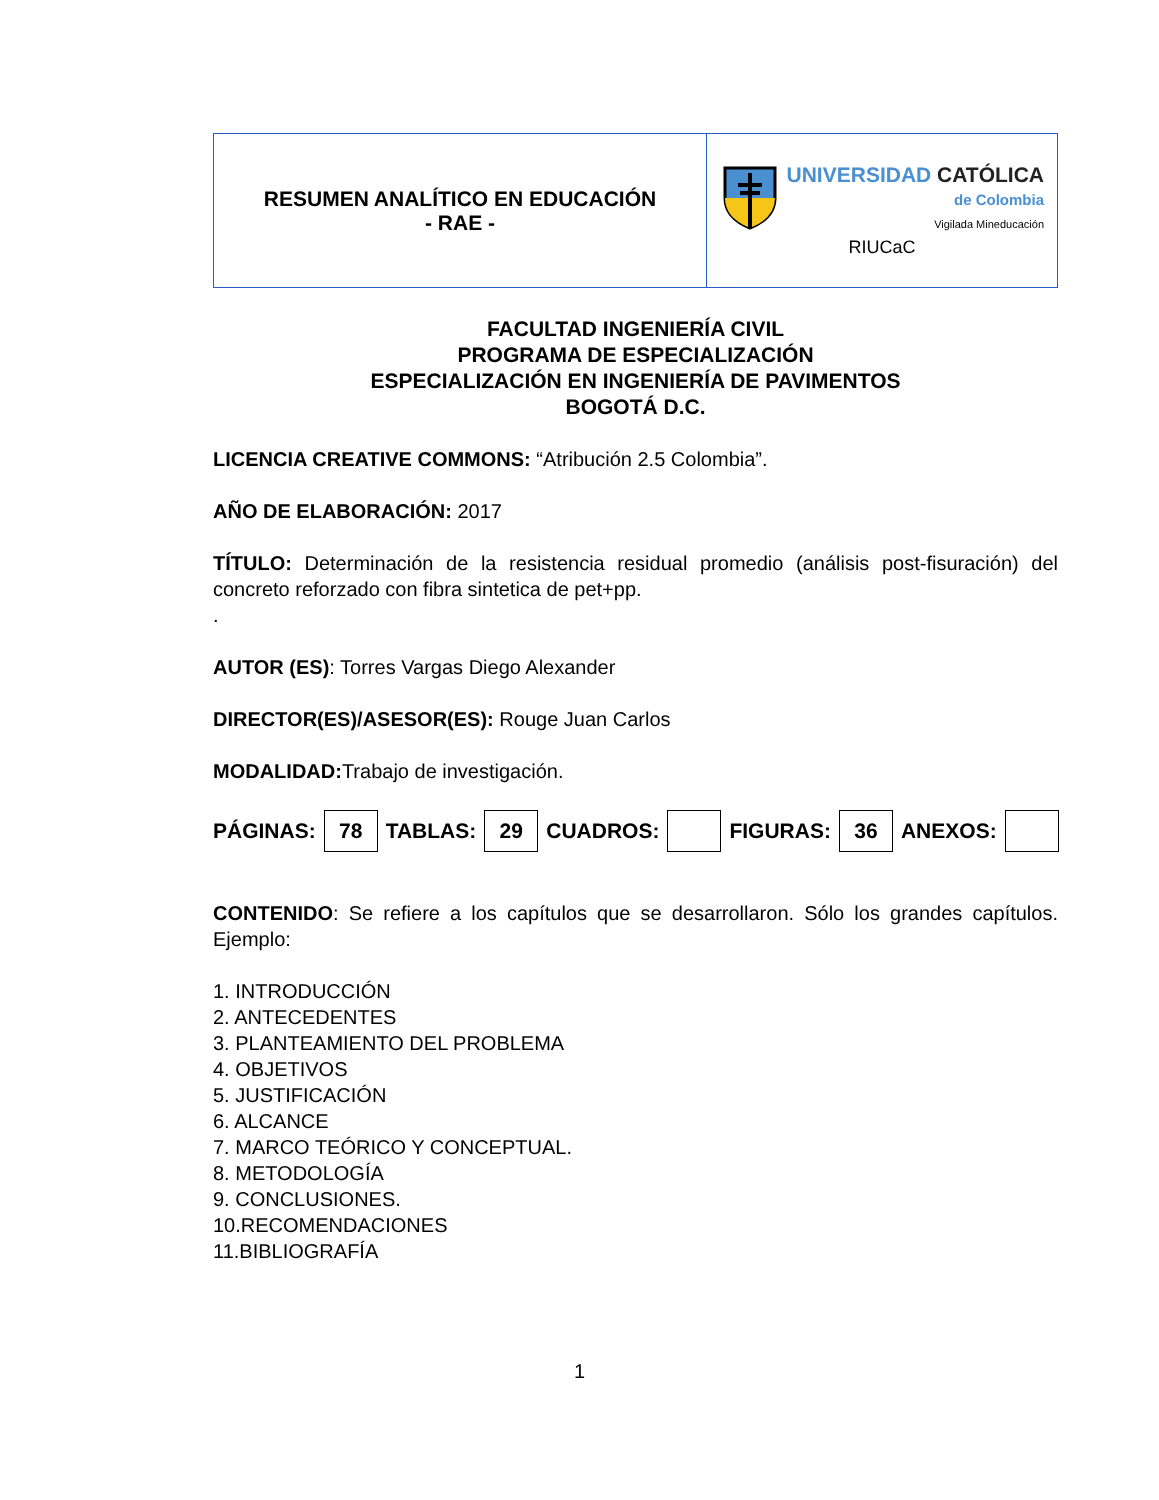| RESUMEN ANALÍTICO EN EDUCACIÓN - RAE - | UNIVERSIDAD CATÓLICA de Colombia Vigilada Mineducación RIUCaC |
FACULTAD INGENIERÍA CIVIL
PROGRAMA DE ESPECIALIZACIÓN
ESPECIALIZACIÓN EN INGENIERÍA DE PAVIMENTOS
BOGOTÁ D.C.
LICENCIA CREATIVE COMMONS: “Atribución 2.5 Colombia”.
AÑO DE ELABORACIÓN: 2017
TÍTULO: Determinación de la resistencia residual promedio (análisis post-fisuración) del concreto reforzado con fibra sintetica de pet+pp.
.
AUTOR (ES): Torres Vargas Diego Alexander
DIRECTOR(ES)/ASESOR(ES): Rouge Juan Carlos
MODALIDAD: Trabajo de investigación.
PÁGINAS: 78 TABLAS: 29 CUADROS: FIGURAS: 36 ANEXOS:
CONTENIDO: Se refiere a los capítulos que se desarrollaron. Sólo los grandes capítulos. Ejemplo:
1. INTRODUCCIÓN
2. ANTECEDENTES
3. PLANTEAMIENTO DEL PROBLEMA
4. OBJETIVOS
5. JUSTIFICACIÓN
6. ALCANCE
7. MARCO TEÓRICO Y CONCEPTUAL.
8. METODOLOGÍA
9. CONCLUSIONES.
10.RECOMENDACIONES
11.BIBLIOGRAFÍA
1